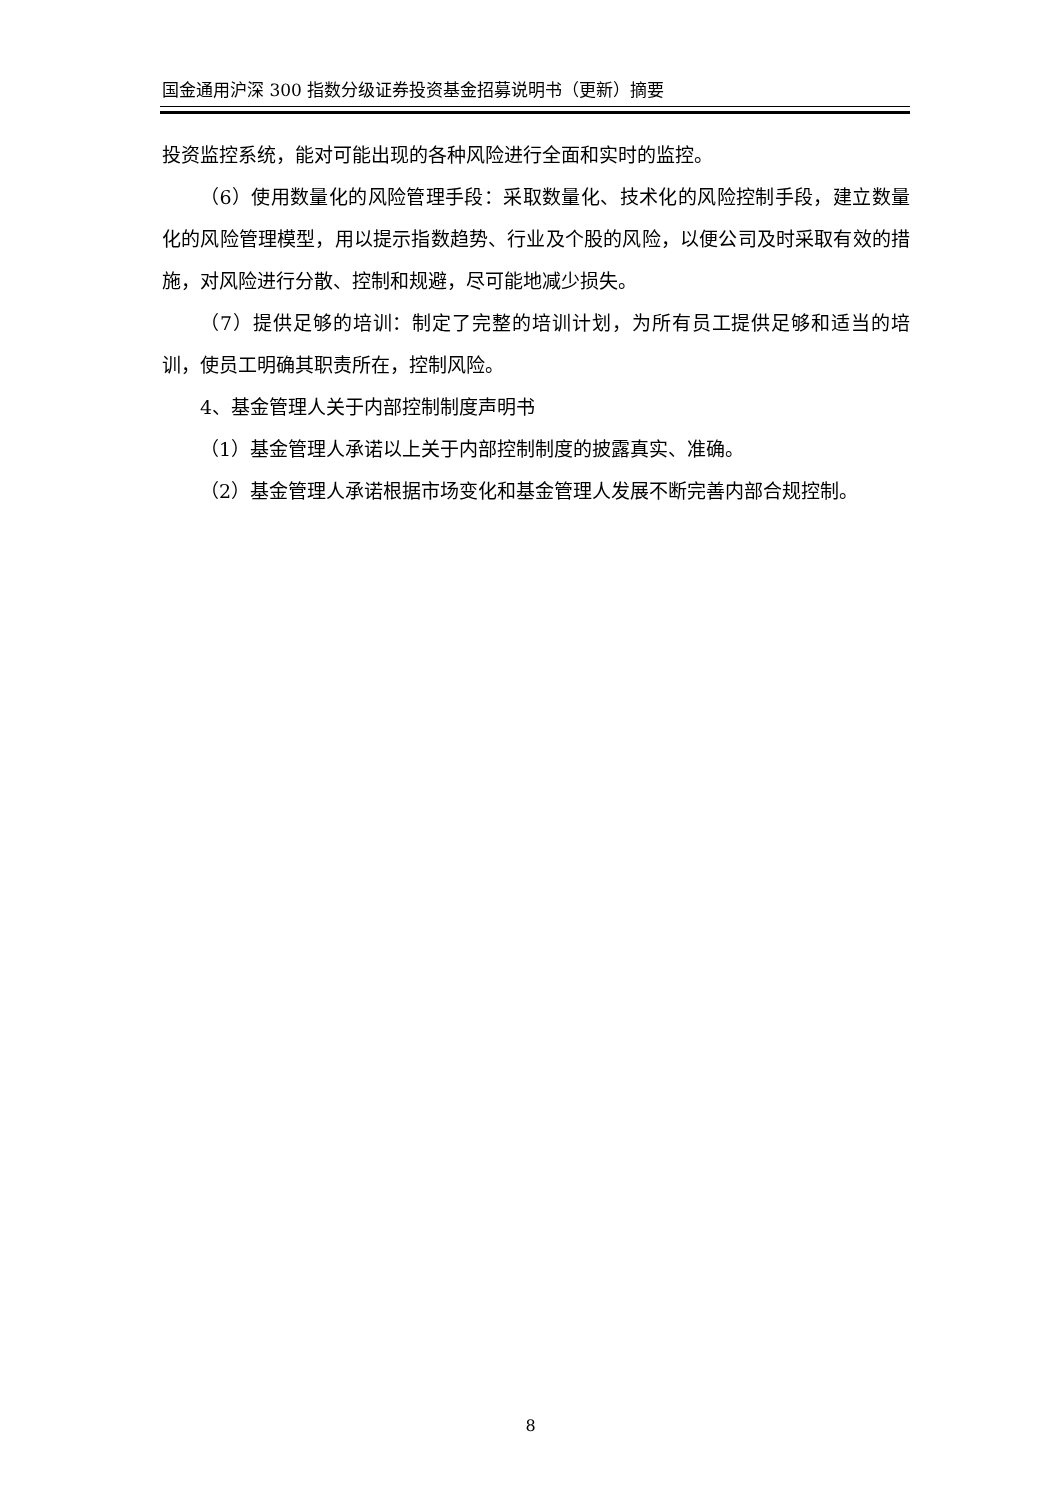国金通用沪深 300 指数分级证券投资基金招募说明书（更新）摘要
投资监控系统，能对可能出现的各种风险进行全面和实时的监控。
（6）使用数量化的风险管理手段：采取数量化、技术化的风险控制手段，建立数量化的风险管理模型，用以提示指数趋势、行业及个股的风险，以便公司及时采取有效的措施，对风险进行分散、控制和规避，尽可能地减少损失。
（7）提供足够的培训：制定了完整的培训计划，为所有员工提供足够和适当的培训，使员工明确其职责所在，控制风险。
4、基金管理人关于内部控制制度声明书
（1）基金管理人承诺以上关于内部控制制度的披露真实、准确。
（2）基金管理人承诺根据市场变化和基金管理人发展不断完善内部合规控制。
8